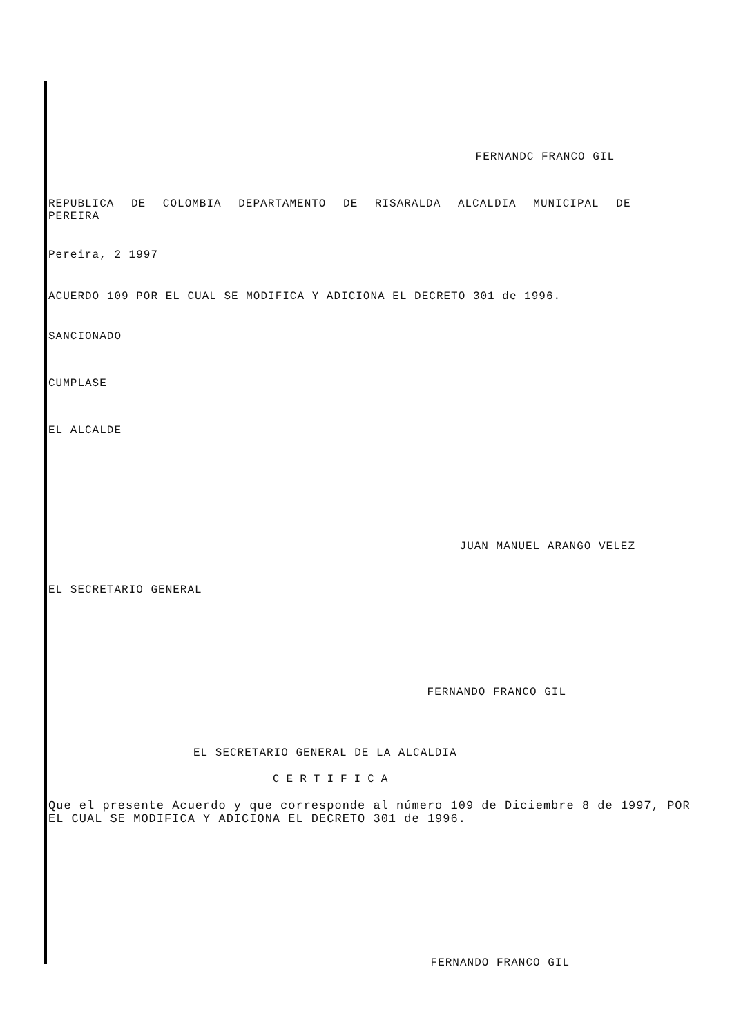FERNANDC FRANCO GIL
REPUBLICA DE COLOMBIA DEPARTAMENTO DE RISARALDA ALCALDIA MUNICIPAL DE PEREIRA
Pereira, 2 1997
ACUERDO 109 POR EL CUAL SE MODIFICA Y ADICIONA EL DECRETO 301 de 1996.
SANCIONADO
CUMPLASE
EL ALCALDE
JUAN MANUEL ARANGO VELEZ
EL SECRETARIO GENERAL
FERNANDO FRANCO GIL
EL SECRETARIO GENERAL DE LA ALCALDIA
CERTIFICA
Que el presente Acuerdo y que corresponde al número 109 de Diciembre 8 de 1997, POR EL CUAL SE MODIFICA Y ADICIONA EL DECRETO 301 de 1996.
FERNANDO FRANCO GIL